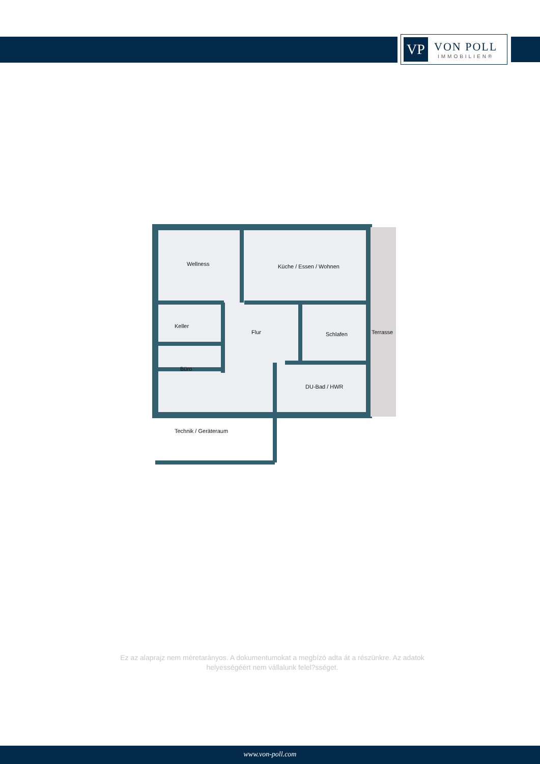VP
VON POLL
IMMOBILIEN®
Wellness Küche / Essen / Wohnen
Keller
Flur Schlafen Terrasse
Büro
DU-Bad / HWR
Technik / Geräteraum
Ez az alaprajz nem méretarányos. A dokumentumokat a megbízó adta át a részünkre. Az adatok helyességéért nem vállalunk felel?sséget.
www.von-poll.com